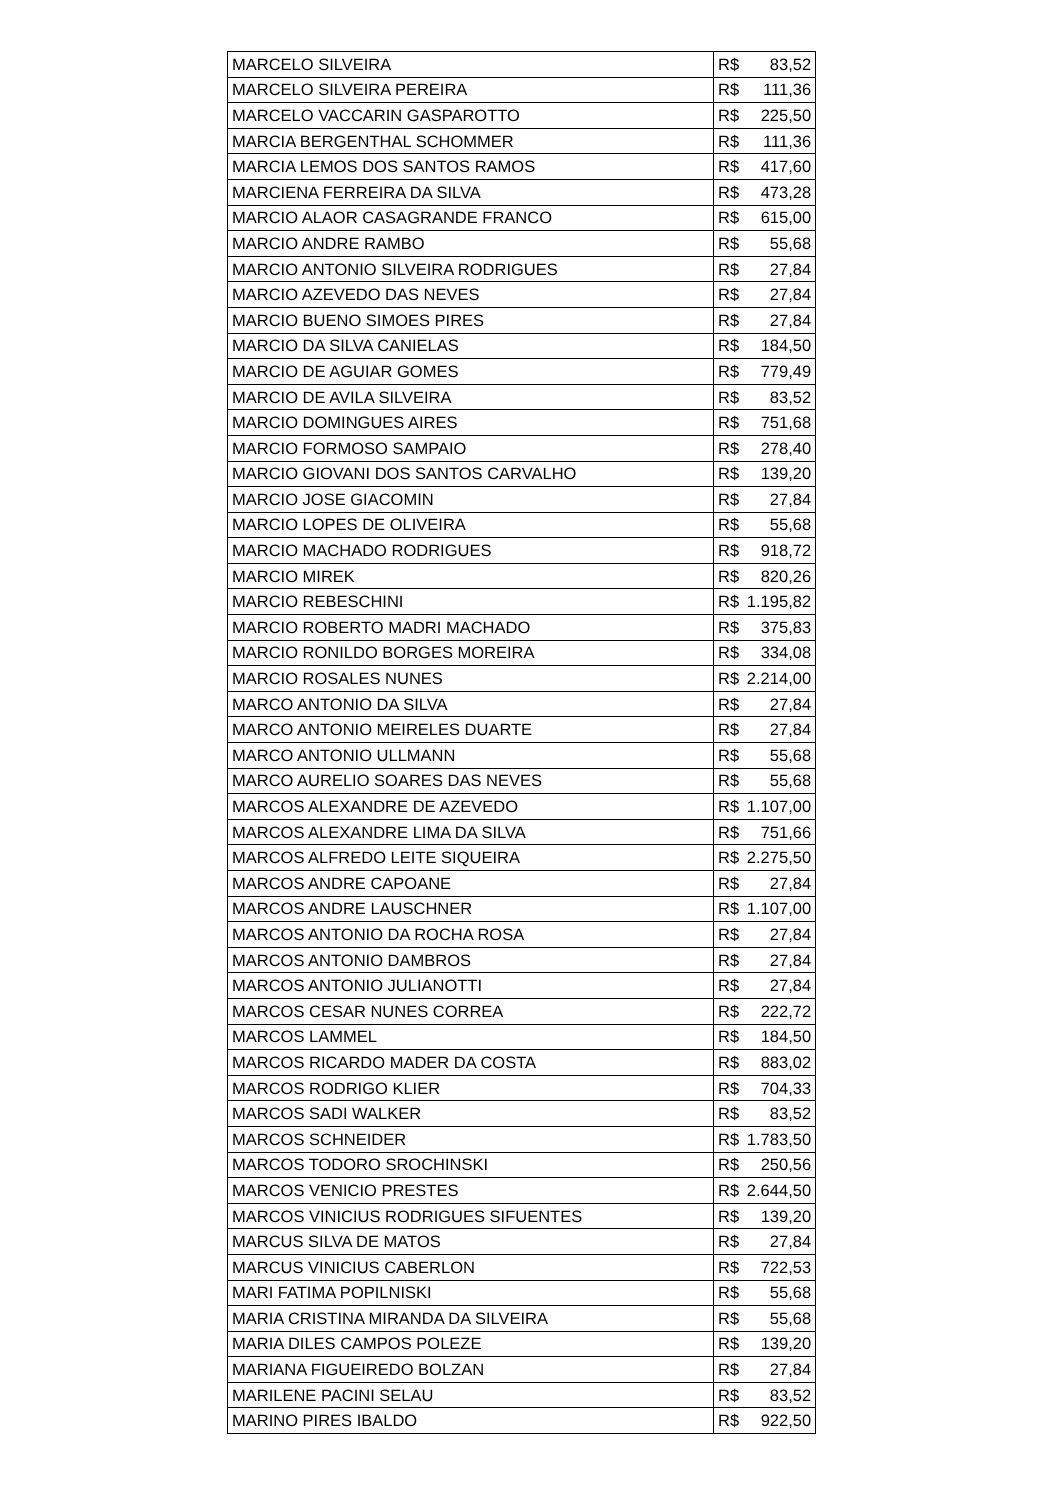| MARCELO SILVEIRA | R$ | 83,52 |
| MARCELO SILVEIRA PEREIRA | R$ | 111,36 |
| MARCELO VACCARIN GASPAROTTO | R$ | 225,50 |
| MARCIA BERGENTHAL SCHOMMER | R$ | 111,36 |
| MARCIA LEMOS DOS SANTOS RAMOS | R$ | 417,60 |
| MARCIENA FERREIRA DA SILVA | R$ | 473,28 |
| MARCIO ALAOR CASAGRANDE FRANCO | R$ | 615,00 |
| MARCIO ANDRE RAMBO | R$ | 55,68 |
| MARCIO ANTONIO SILVEIRA RODRIGUES | R$ | 27,84 |
| MARCIO AZEVEDO DAS NEVES | R$ | 27,84 |
| MARCIO BUENO SIMOES PIRES | R$ | 27,84 |
| MARCIO DA SILVA CANIELAS | R$ | 184,50 |
| MARCIO DE AGUIAR GOMES | R$ | 779,49 |
| MARCIO DE AVILA SILVEIRA | R$ | 83,52 |
| MARCIO DOMINGUES AIRES | R$ | 751,68 |
| MARCIO FORMOSO SAMPAIO | R$ | 278,40 |
| MARCIO GIOVANI DOS SANTOS CARVALHO | R$ | 139,20 |
| MARCIO JOSE GIACOMIN | R$ | 27,84 |
| MARCIO LOPES DE OLIVEIRA | R$ | 55,68 |
| MARCIO MACHADO RODRIGUES | R$ | 918,72 |
| MARCIO MIREK | R$ | 820,26 |
| MARCIO REBESCHINI | R$ | 1.195,82 |
| MARCIO ROBERTO MADRI MACHADO | R$ | 375,83 |
| MARCIO RONILDO BORGES MOREIRA | R$ | 334,08 |
| MARCIO ROSALES NUNES | R$ | 2.214,00 |
| MARCO ANTONIO DA SILVA | R$ | 27,84 |
| MARCO ANTONIO MEIRELES DUARTE | R$ | 27,84 |
| MARCO ANTONIO ULLMANN | R$ | 55,68 |
| MARCO AURELIO SOARES DAS NEVES | R$ | 55,68 |
| MARCOS ALEXANDRE DE AZEVEDO | R$ | 1.107,00 |
| MARCOS ALEXANDRE LIMA DA SILVA | R$ | 751,66 |
| MARCOS ALFREDO LEITE SIQUEIRA | R$ | 2.275,50 |
| MARCOS ANDRE CAPOANE | R$ | 27,84 |
| MARCOS ANDRE LAUSCHNER | R$ | 1.107,00 |
| MARCOS ANTONIO DA ROCHA ROSA | R$ | 27,84 |
| MARCOS ANTONIO DAMBROS | R$ | 27,84 |
| MARCOS ANTONIO JULIANOTTI | R$ | 27,84 |
| MARCOS CESAR NUNES CORREA | R$ | 222,72 |
| MARCOS LAMMEL | R$ | 184,50 |
| MARCOS RICARDO MADER DA COSTA | R$ | 883,02 |
| MARCOS RODRIGO KLIER | R$ | 704,33 |
| MARCOS SADI WALKER | R$ | 83,52 |
| MARCOS SCHNEIDER | R$ | 1.783,50 |
| MARCOS TODORO SROCHINSKI | R$ | 250,56 |
| MARCOS VENICIO PRESTES | R$ | 2.644,50 |
| MARCOS VINICIUS RODRIGUES SIFUENTES | R$ | 139,20 |
| MARCUS SILVA DE MATOS | R$ | 27,84 |
| MARCUS VINICIUS CABERLON | R$ | 722,53 |
| MARI FATIMA POPILNISKI | R$ | 55,68 |
| MARIA CRISTINA MIRANDA DA SILVEIRA | R$ | 55,68 |
| MARIA DILES CAMPOS POLEZE | R$ | 139,20 |
| MARIANA FIGUEIREDO BOLZAN | R$ | 27,84 |
| MARILENE PACINI SELAU | R$ | 83,52 |
| MARINO PIRES IBALDO | R$ | 922,50 |